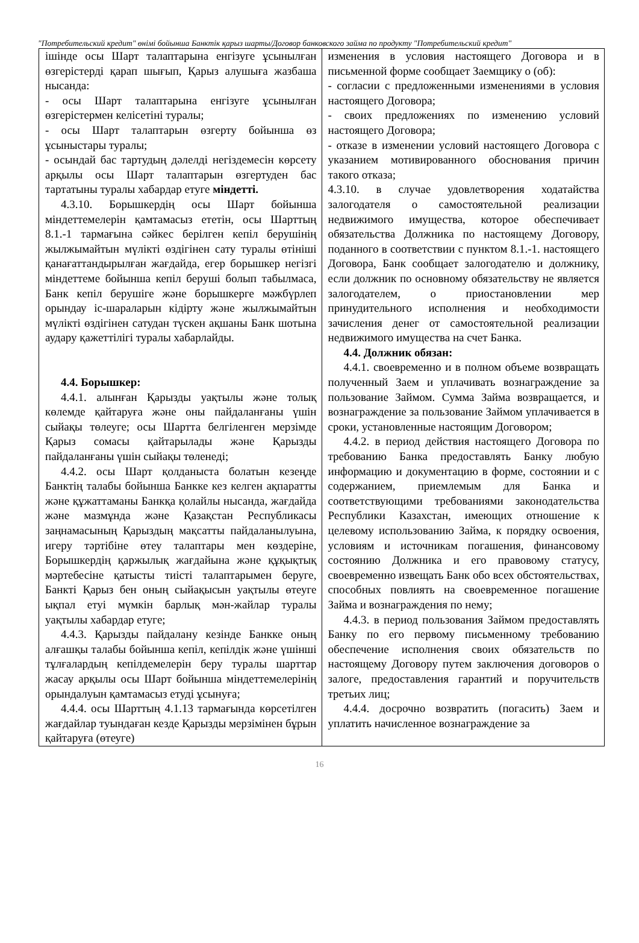"Потребительский кредит" өнімі бойынша Банктік қарыз шарты/Договор банковского займа по продукту "Потребительский кредит"
| ішінде осы Шарт талаптарына енгізуге ұсынылған өзгерістерді қарап шығып, Қарыз алушыға жазбаша нысанда: - осы Шарт талаптарына енгізуге ұсынылған өзгерістермен келісетіні туралы; - осы Шарт талаптарын өзгерту бойынша өз ұсыныстары туралы; - осындай бас тартудың дәлелді негіздемесін көрсету арқылы осы Шарт талаптарын өзгертуден бас тартатыны туралы хабардар етуге міндетті. 4.3.10. Борышкердің осы Шарт бойынша міндеттемелерін қамтамасыз ететін, осы Шарттың 8.1.-1 тармағына сәйкес берілген кепіл берушінің жылжымайтын мүлікті өздігінен сату туралы өтініші қанағаттандырылған жағдайда, егер борышкер негізгі міндеттеме бойынша кепіл беруші болып табылмаса, Банк кепіл берушіге және борышкерге мәжбүрлеп орындау іс-шараларын кідірту және жылжымайтын мүлікті өздігінен сатудан түскен ақшаны Банк шотына аудару қажеттілігі туралы хабарлайды. 4.4. Борышкер: 4.4.1. алынған Қарызды уақтылы және толық көлемде қайтаруға және оны пайдаланғаны үшін сыйақы төлеуге; осы Шартта белгіленген мерзімде Қарыз сомасы қайтарылады және Қарызды пайдаланғаны үшін сыйақы төленеді; 4.4.2. осы Шарт қолданыста болатын кезеңде Банктің талабы бойынша Банкке кез келген ақпаратты және құжаттаманы Банкқа қолайлы нысанда, жағдайда және мазмұнда және Қазақстан Республикасы заңнамасының Қарыздың мақсатты пайдаланылуына, игеру тәртібіне өтеу талаптары мен көздеріне, Борышкердің қаржылық жағдайына және құқықтық мәртебесіне қатысты тиісті талаптарымен беруге, Банкті Қарыз бен оның сыйақысын уақтылы өтеуге ықпал етуі мүмкін барлық мән-жайлар туралы уақтылы хабардар етуге; 4.4.3. Қарызды пайдалану кезінде Банкке оның алғашқы талабы бойынша кепіл, кепілдік және үшінші тұлғалардың кепілдемелерін беру туралы шарттар жасау арқылы осы Шарт бойынша міндеттемелерінің орындалуын қамтамасыз етуді ұсынуға; 4.4.4. осы Шарттың 4.1.13 тармағында көрсетілген жағдайлар туындаған кезде Қарызды мерзімінен бұрын қайтаруға (өтеуге) | изменения в условия настоящего Договора и в письменной форме сообщает Заемщику о (об): - согласии с предложенными изменениями в условия настоящего Договора; - своих предложениях по изменению условий настоящего Договора; - отказе в изменении условий настоящего Договора с указанием мотивированного обоснования причин такого отказа; 4.3.10. в случае удовлетворения ходатайства залогодателя о самостоятельной реализации недвижимого имущества, которое обеспечивает обязательства Должника по настоящему Договору, поданного в соответствии с пунктом 8.1.-1. настоящего Договора, Банк сообщает залогодателю и должнику, если должник по основному обязательству не является залогодателем, о приостановлении мер принудительного исполнения и необходимости зачисления денег от самостоятельной реализации недвижимого имущества на счет Банка. 4.4. Должник обязан: 4.4.1. своевременно и в полном объеме возвращать полученный Заем и уплачивать вознаграждение за пользование Займом. Сумма Займа возвращается, и вознаграждение за пользование Займом уплачивается в сроки, установленные настоящим Договором; 4.4.2. в период действия настоящего Договора по требованию Банка предоставлять Банку любую информацию и документацию в форме, состоянии и с содержанием, приемлемым для Банка и соответствующими требованиями законодательства Республики Казахстан, имеющих отношение к целевому использованию Займа, к порядку освоения, условиям и источникам погашения, финансовому состоянию Должника и его правовому статусу, своевременно извещать Банк обо всех обстоятельствах, способных повлиять на своевременное погашение Займа и вознаграждения по нему; 4.4.3. в период пользования Займом предоставлять Банку по его первому письменному требованию обеспечение исполнения своих обязательств по настоящему Договору путем заключения договоров о залоге, предоставления гарантий и поручительств третьих лиц; 4.4.4. досрочно возвратить (погасить) Заем и уплатить начисленное вознаграждение за |
16